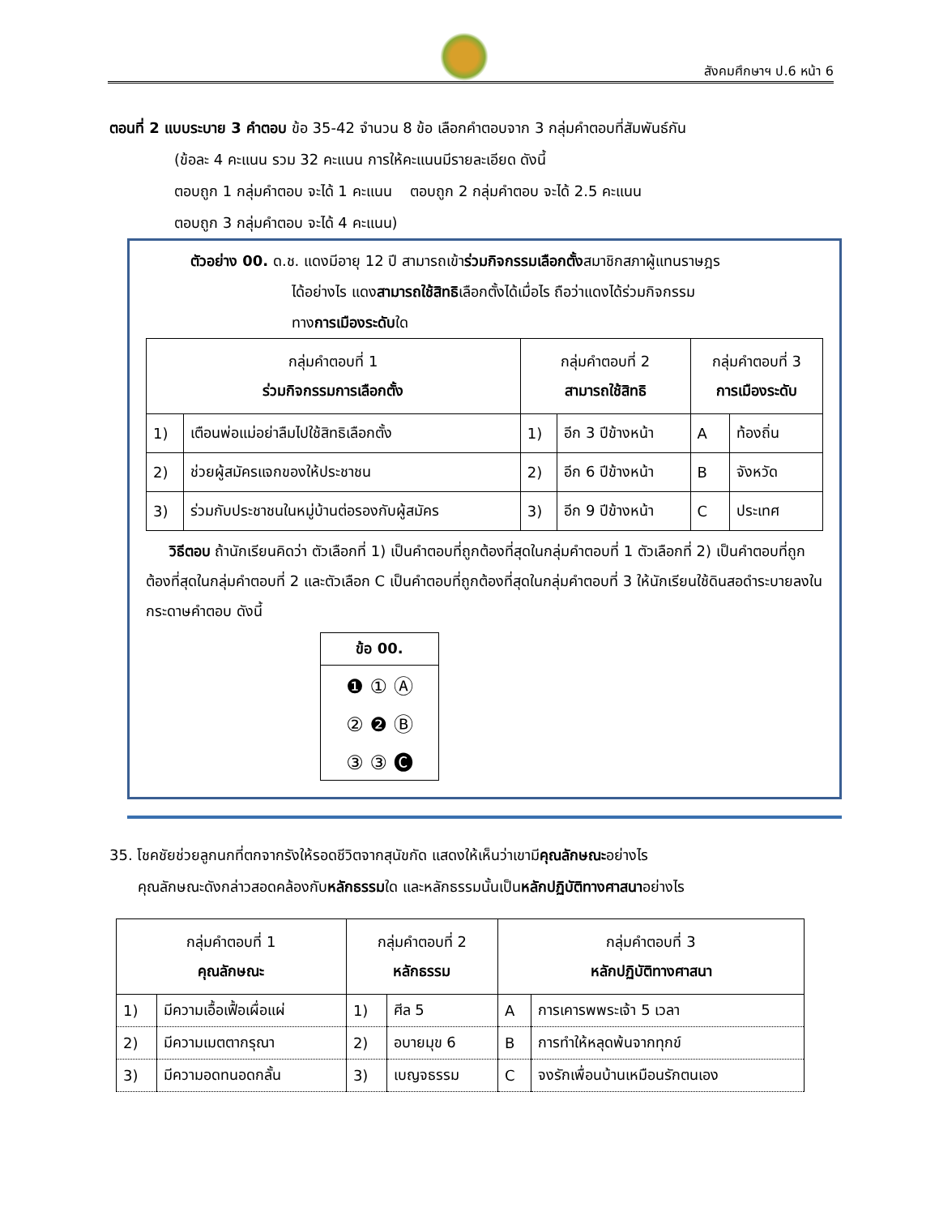สังคมศึกษาฯ ป.6 หน้า 6
ตอนที่ 2 แบบระบาย 3 คำตอบ ข้อ 35-42 จำนวน 8 ข้อ เลือกคำตอบจาก 3 กลุ่มคำตอบที่สัมพันธ์กัน
(ข้อละ 4 คะแนน รวม 32 คะแนน การให้คะแนนมีรายละเอียด ดังนี้
ตอบถูก 1 กลุ่มคำตอบ จะได้ 1 คะแนน ตอบถูก 2 กลุ่มคำตอบ จะได้ 2.5 คะแนน
ตอบถูก 3 กลุ่มคำตอบ จะได้ 4 คะแนน)
ตัวอย่าง 00. ด.ช. แดงมีอายุ 12 ปี สามารถเข้าร่วมกิจกรรมเลือกตั้งสมาชิกสภาผู้แทนราษฎร
ได้อย่างไร แดงสามารถใช้สิทธิเลือกตั้งได้เมื่อไร ถือว่าแดงได้ร่วมกิจกรรม
ทางการเมืองระดับใด
| กลุ่มคำตอบที่ 1 ร่วมกิจกรรมการเลือกตั้ง | | กลุ่มคำตอบที่ 2 สามารถใช้สิทธิ | | กลุ่มคำตอบที่ 3 การเมืองระดับ | |
| --- | --- | --- | --- | --- | --- |
| 1) | เตือนพ่อแม่อย่าลืมไปใช้สิทธิเลือกตั้ง | 1) | อีก 3 ปีข้างหน้า | A | ท้องถิ่น |
| 2) | ช่วยผู้สมัครแจกของให้ประชาชน | 2) | อีก 6 ปีข้างหน้า | B | จังหวัด |
| 3) | ร่วมกับประชาชนในหมู่บ้านต่อรองกับผู้สมัคร | 3) | อีก 9 ปีข้างหน้า | C | ประเทศ |
วิธีตอบ ถ้านักเรียนคิดว่า ตัวเลือกที่ 1) เป็นคำตอบที่ถูกต้องที่สุดในกลุ่มคำตอบที่ 1 ตัวเลือกที่ 2) เป็นคำตอบที่ถูกต้องที่สุดในกลุ่มคำตอบที่ 2 และตัวเลือก C เป็นคำตอบที่ถูกต้องที่สุดในกลุ่มคำตอบที่ 3 ให้นักเรียนใช้ดินสอดำระบายลงในกระดาษคำตอบ ดังนี้
ข้อ 00.
❶ ① Ⓐ
② ❷ Ⓑ
③ ③ 🅒
35. โชคชัยช่วยลูกนกที่ตกจากรังให้รอดชีวิตจากสุนัขกัด แสดงให้เห็นว่าเขามีคุณลักษณะอย่างไร
คุณลักษณะดังกล่าวสอดคล้องกับหลักธรรมใด และหลักธรรมนั้นเป็นหลักปฏิบัติทางศาสนาอย่างไร
| กลุ่มคำตอบที่ 1 คุณลักษณะ | | กลุ่มคำตอบที่ 2 หลักธรรม | | กลุ่มคำตอบที่ 3 หลักปฏิบัติทางศาสนา | |
| --- | --- | --- | --- | --- | --- |
| 1) | มีความเอื้อเฟื้อเผื่อแผ่ | 1) | ศีล 5 | A | การเคารพพระเจ้า 5 เวลา |
| 2) | มีความเมตตากรุณา | 2) | อบายมุข 6 | B | การทำให้หลุดพ้นจากทุกข์ |
| 3) | มีความอดทนอดกลั้น | 3) | เบญจธรรม | C | จงรักเพื่อนบ้านเหมือนรักตนเอง |